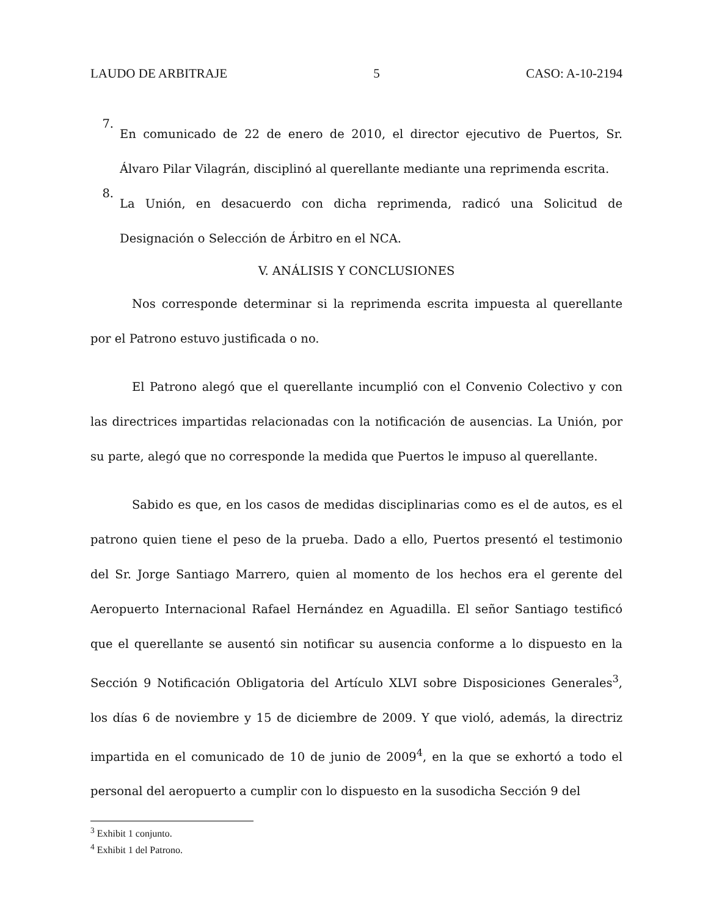LAUDO DE ARBITRAJE 5 CASO: A-10-2194
7.
En comunicado de 22 de enero de 2010, el director ejecutivo de Puertos, Sr. Álvaro Pilar Vilagrán, disciplinó al querellante mediante una reprimenda escrita.
8.
La Unión, en desacuerdo con dicha reprimenda, radicó una Solicitud de Designación o Selección de Árbitro en el NCA.
V. ANÁLISIS Y CONCLUSIONES
Nos corresponde determinar si la reprimenda escrita impuesta al querellante por el Patrono estuvo justificada o no.
El Patrono alegó que el querellante incumplió con el Convenio Colectivo y con las directrices impartidas relacionadas con la notificación de ausencias. La Unión, por su parte, alegó que no corresponde la medida que Puertos le impuso al querellante.
Sabido es que, en los casos de medidas disciplinarias como es el de autos, es el patrono quien tiene el peso de la prueba. Dado a ello, Puertos presentó el testimonio del Sr. Jorge Santiago Marrero, quien al momento de los hechos era el gerente del Aeropuerto Internacional Rafael Hernández en Aguadilla. El señor Santiago testificó que el querellante se ausentó sin notificar su ausencia conforme a lo dispuesto en la Sección 9 Notificación Obligatoria del Artículo XLVI sobre Disposiciones Generales<sup>3</sup>, los días 6 de noviembre y 15 de diciembre de 2009. Y que violó, además, la directriz impartida en el comunicado de 10 de junio de 2009<sup>4</sup>, en la que se exhortó a todo el personal del aeropuerto a cumplir con lo dispuesto en la susodicha Sección 9 del
<sup>3</sup> Exhibit 1 conjunto.
<sup>4</sup> Exhibit 1 del Patrono.